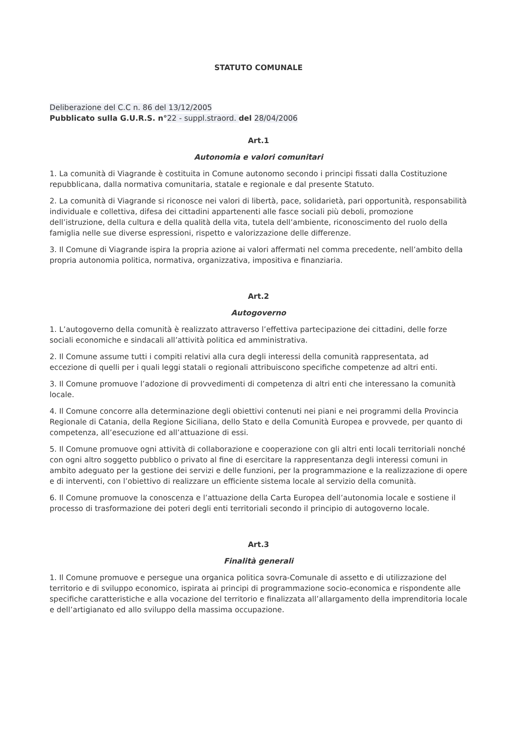STATUTO COMUNALE
Deliberazione del C.C n. 86 del 13/12/2005
Pubblicato sulla G.U.R.S. n°22 - suppl.straord. del 28/04/2006
Art.1
Autonomia e valori comunitari
1. La comunità di Viagrande è costituita in Comune autonomo secondo i principi fissati dalla Costituzione repubblicana, dalla normativa comunitaria, statale e regionale e dal presente Statuto.
2. La comunità di Viagrande si riconosce nei valori di libertà, pace, solidarietà, pari opportunità, responsabilità individuale e collettiva, difesa dei cittadini appartenenti alle fasce sociali più deboli, promozione dell’istruzione, della cultura e della qualità della vita, tutela dell’ambiente, riconoscimento del ruolo della famiglia nelle sue diverse espressioni, rispetto e valorizzazione delle differenze.
3. Il Comune di Viagrande ispira la propria azione ai valori affermati nel comma precedente, nell’ambito della propria autonomia politica, normativa, organizzativa, impositiva e finanziaria.
Art.2
Autogoverno
1. L’autogoverno della comunità è realizzato attraverso l’effettiva partecipazione dei cittadini, delle forze sociali economiche e sindacali all’attività politica ed amministrativa.
2. Il Comune assume tutti i compiti relativi alla cura degli interessi della comunità rappresentata, ad eccezione di quelli per i quali leggi statali o regionali attribuiscono specifiche competenze ad altri enti.
3. Il Comune promuove l’adozione di provvedimenti di competenza di altri enti che interessano la comunità locale.
4. Il Comune concorre alla determinazione degli obiettivi contenuti nei piani e nei programmi della Provincia Regionale di Catania, della Regione Siciliana, dello Stato e della Comunità Europea e provvede, per quanto di competenza, all’esecuzione ed all’attuazione di essi.
5. Il Comune promuove ogni attività di collaborazione e cooperazione con gli altri enti locali territoriali nonché con ogni altro soggetto pubblico o privato al fine di esercitare la rappresentanza degli interessi comuni in ambito adeguato per la gestione dei servizi e delle funzioni, per la programmazione e la realizzazione di opere e di interventi, con l’obiettivo di realizzare un efficiente sistema locale al servizio della comunità.
6. Il Comune promuove la conoscenza e l’attuazione della Carta Europea dell’autonomia locale e sostiene il processo di trasformazione dei poteri degli enti territoriali secondo il principio di autogoverno locale.
Art.3
Finalità generali
1. Il Comune promuove e persegue una organica politica sovra-Comunale di assetto e di utilizzazione del territorio e di sviluppo economico, ispirata ai principi di programmazione socio-economica e rispondente alle specifiche caratteristiche e alla vocazione del territorio e finalizzata all’allargamento della imprenditoria locale e dell’artigianato ed allo sviluppo della massima occupazione.